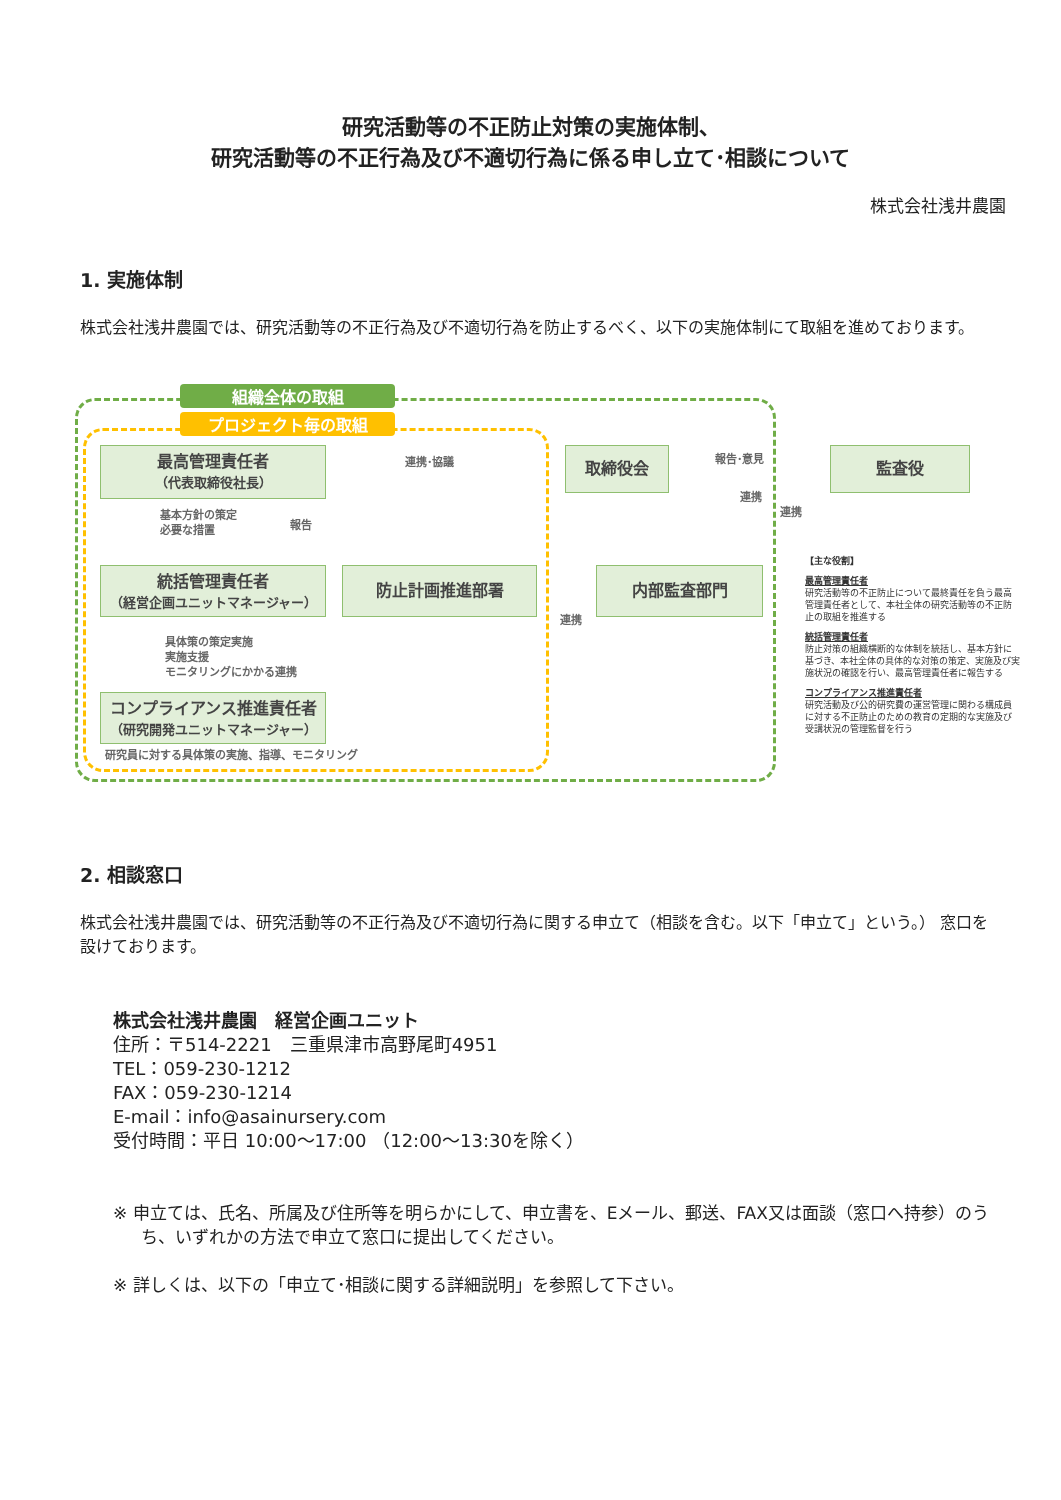研究活動等の不正防止対策の実施体制、
研究活動等の不正行為及び不適切行為に係る申し立て･相談について
株式会社浅井農園
1. 実施体制
株式会社浅井農園では、研究活動等の不正行為及び不適切行為を防止するべく、以下の実施体制にて取組を進めております。
組織全体の取組
プロジェクト毎の取組
最高管理責任者
（代表取締役社長）
連携･協議 取締役会 報告･意見 監査役
連携
連携
基本方針の策定
必要な措置
報告
統括管理責任者
（経営企画ユニットマネージャー）
防止計画推進部署
連携
内部監査部門
具体策の策定実施
実施支援
モニタリングにかかる連携
コンプライアンス推進責任者
（研究開発ユニットマネージャー）
研究員に対する具体策の実施、指導、モニタリング
【主な役割】
最高管理責任者
研究活動等の不正防止について最終責任を負う最高管理責任者として、本社全体の研究活動等の不正防止の取組を推進する
統括管理責任者
防止対策の組織横断的な体制を統括し、基本方針に基づき、本社全体の具体的な対策の策定、実施及び実施状況の確認を行い、最高管理責任者に報告する
コンプライアンス推進責任者
研究活動及び公的研究費の運営管理に関わる構成員に対する不正防止のための教育の定期的な実施及び受講状況の管理監督を行う
2. 相談窓口
株式会社浅井農園では、研究活動等の不正行為及び不適切行為に関する申立て（相談を含む。以下「申立て」という。） 窓口を設けております。
株式会社浅井農園　経営企画ユニット
住所：〒514-2221　三重県津市高野尾町4951
TEL：059-230-1212
FAX：059-230-1214
E-mail：info@asainursery.com
受付時間：平日 10:00～17:00 （12:00～13:30を除く）
※ 申立ては、氏名、所属及び住所等を明らかにして、申立書を、Eメール、郵送、FAX又は面談（窓口へ持参）のうち、いずれかの方法で申立て窓口に提出してください。
※ 詳しくは、以下の「申立て･相談に関する詳細説明」を参照して下さい。